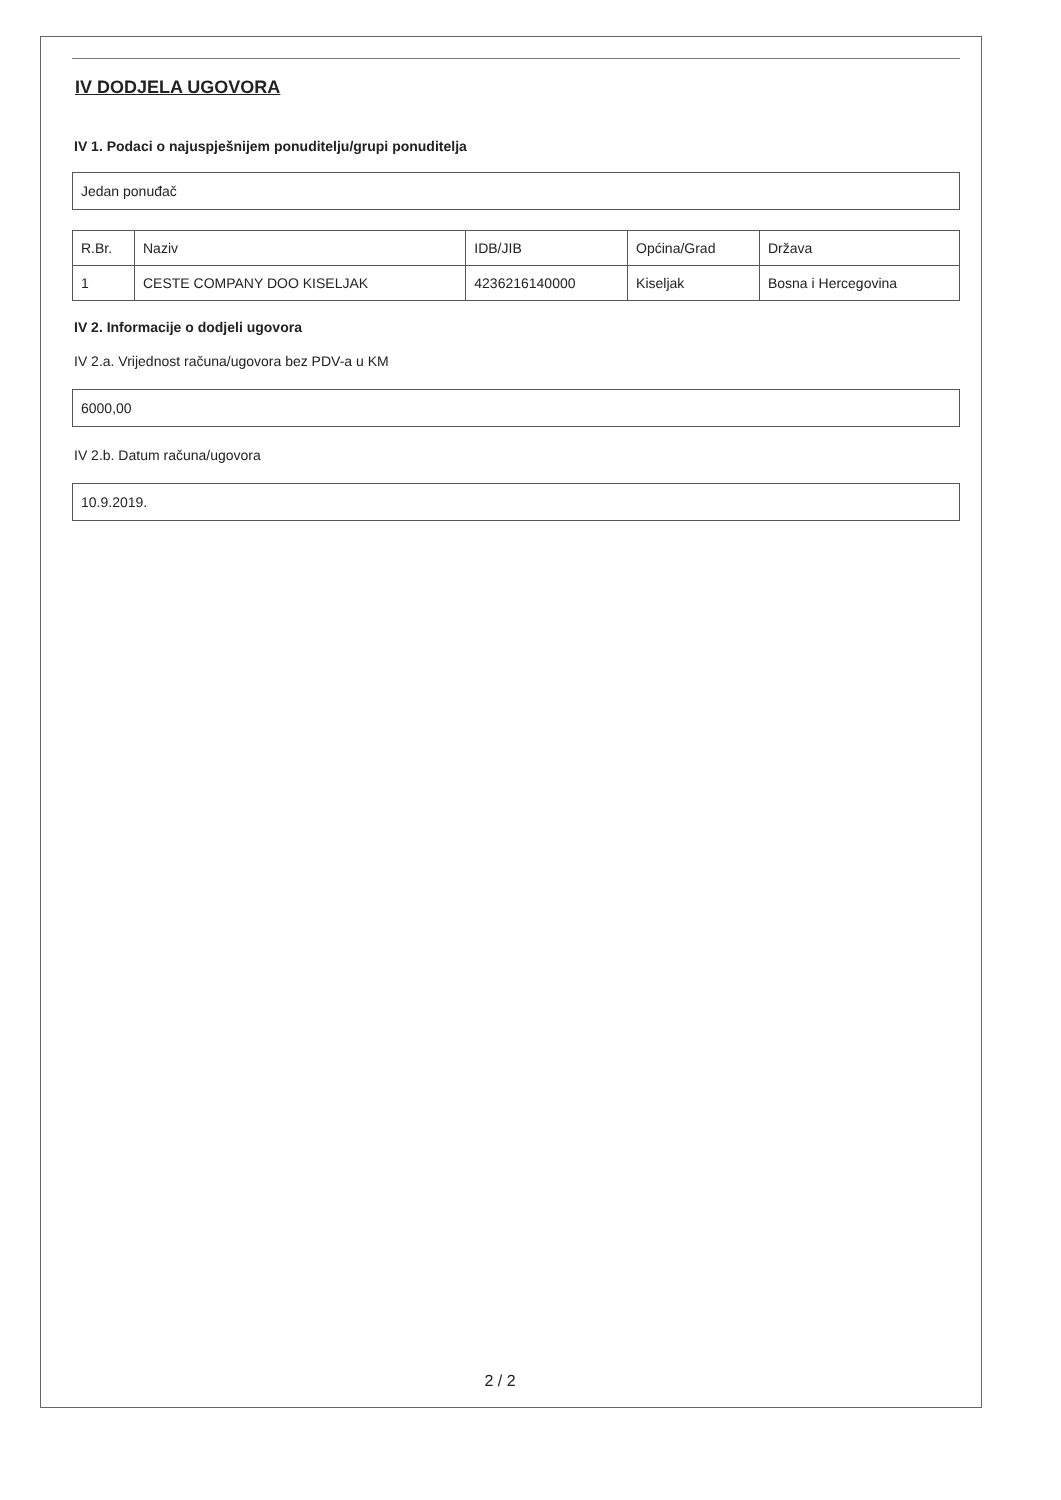IV DODJELA UGOVORA
IV 1. Podaci o najuspješnijem ponuditelju/grupi ponuditelja
Jedan ponuđač
| R.Br. | Naziv | IDB/JIB | Općina/Grad | Država |
| --- | --- | --- | --- | --- |
| 1 | CESTE COMPANY DOO KISELJAK | 4236216140000 | Kiseljak | Bosna i Hercegovina |
IV 2. Informacije o dodjeli ugovora
IV 2.a. Vrijednost računa/ugovora bez PDV-a u KM
6000,00
IV 2.b. Datum računa/ugovora
10.9.2019.
2 / 2